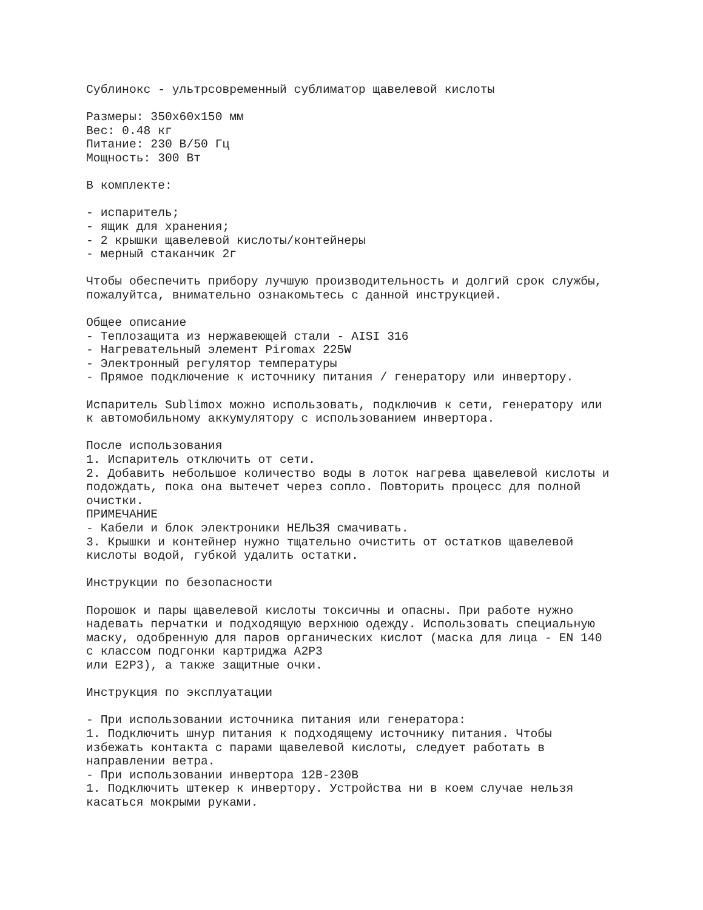Сублинокс - ультрсовременный сублиматор щавелевой кислоты

Размеры: 350x60x150 мм
Вес: 0.48 кг
Питание: 230 В/50 Гц
Мощность: 300 Вт

В комплекте:

- испаритель;
- ящик для хранения;
- 2 крышки щавелевой кислоты/контейнеры
- мерный стаканчик 2г

Чтобы обеспечить прибору лучшую производительность и долгий срок службы,
пожалуйтса, внимательно ознакомьтесь с данной инструкцией.

Общее описание
- Теплозащита из нержавеющей стали - AISI 316
- Нагревательный элемент Piromax 225W
- Электронный регулятор температуры
- Прямое подключение к источнику питания / генератору или инвертору.

Испаритель Sublimox можно использовать, подключив к сети, генератору или
к автомобильному аккумулятору с использованием инвертора.

После использования
1. Испаритель отключить от сети.
2. Добавить небольшое количество воды в лоток нагрева щавелевой кислоты и
подождать, пока она вытечет через сопло. Повторить процесс для полной
очистки.
ПРИМЕЧАНИЕ
- Кабели и блок электроники НЕЛЬЗЯ смачивать.
3. Крышки и контейнер нужно тщательно очистить от остатков щавелевой
кислоты водой, губкой удалить остатки.

Инструкции по безопасности

Порошок и пары щавелевой кислоты токсичны и опасны. При работе нужно
надевать перчатки и подходящую верхнюю одежду. Использовать специальную
маску, одобренную для паров органических кислот (маска для лица - EN 140
с классом подгонки картриджа A2P3
или E2P3), а также защитные очки.

Инструкция по эксплуатации

- При использовании источника питания или генератора:
1. Подключить шнур питания к подходящему источнику питания. Чтобы
избежать контакта с парами щавелевой кислоты, следует работать в
направлении ветра.
- При использовании инвертора 12В-230В
1. Подключить штекер к инвертору. Устройства ни в коем случае нельзя
касаться мокрыми руками.